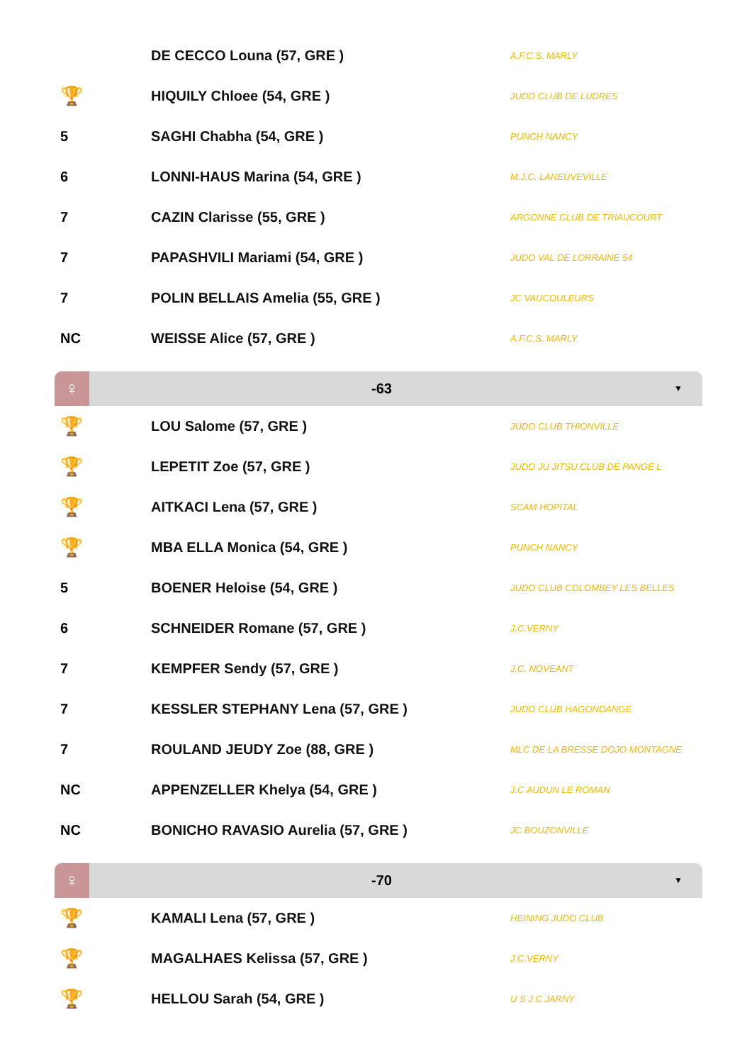| | DE CECCO Louna (57, GRE ) | A.F.C.S. MARLY |
| 🏆 | HIQUILY Chloee (54, GRE ) | JUDO CLUB DE LUDRES |
| 5 | SAGHI Chabha (54, GRE ) | PUNCH NANCY |
| 6 | LONNI-HAUS Marina (54, GRE ) | M.J.C. LANEUVEVILLE |
| 7 | CAZIN Clarisse (55, GRE ) | ARGONNE CLUB DE TRIAUCOURT |
| 7 | PAPASHVILI Mariami (54, GRE ) | JUDO VAL DE LORRAINE 54 |
| 7 | POLIN BELLAIS Amelia (55, GRE ) | JC VAUCOULEURS |
| NC | WEISSE Alice (57, GRE ) | A.F.C.S. MARLY |
♀
-63
▼
| 🏆 | LOU Salome (57, GRE ) | JUDO CLUB THIONVILLE |
| 🏆 | LEPETIT Zoe (57, GRE ) | JUDO JU JITSU CLUB DE PANGE L |
| 🏆 | AITKACI Lena (57, GRE ) | SCAM HOPITAL |
| 🏆 | MBA ELLA Monica (54, GRE ) | PUNCH NANCY |
| 5 | BOENER Heloise (54, GRE ) | JUDO CLUB COLOMBEY LES BELLES |
| 6 | SCHNEIDER Romane (57, GRE ) | J.C.VERNY |
| 7 | KEMPFER Sendy (57, GRE ) | J.C. NOVEANT |
| 7 | KESSLER STEPHANY Lena (57, GRE ) | JUDO CLUB HAGONDANGE |
| 7 | ROULAND JEUDY Zoe (88, GRE ) | MLC DE LA BRESSE DOJO MONTAGNE |
| NC | APPENZELLER Khelya (54, GRE ) | J.C AUDUN LE ROMAN |
| NC | BONICHO RAVASIO Aurelia (57, GRE ) | JC BOUZONVILLE |
♀
-70
▼
| 🏆 | KAMALI Lena (57, GRE ) | HEINING JUDO CLUB |
| 🏆 | MAGALHAES Kelissa (57, GRE ) | J.C.VERNY |
| 🏆 | HELLOU Sarah (54, GRE ) | U S J C JARNY |